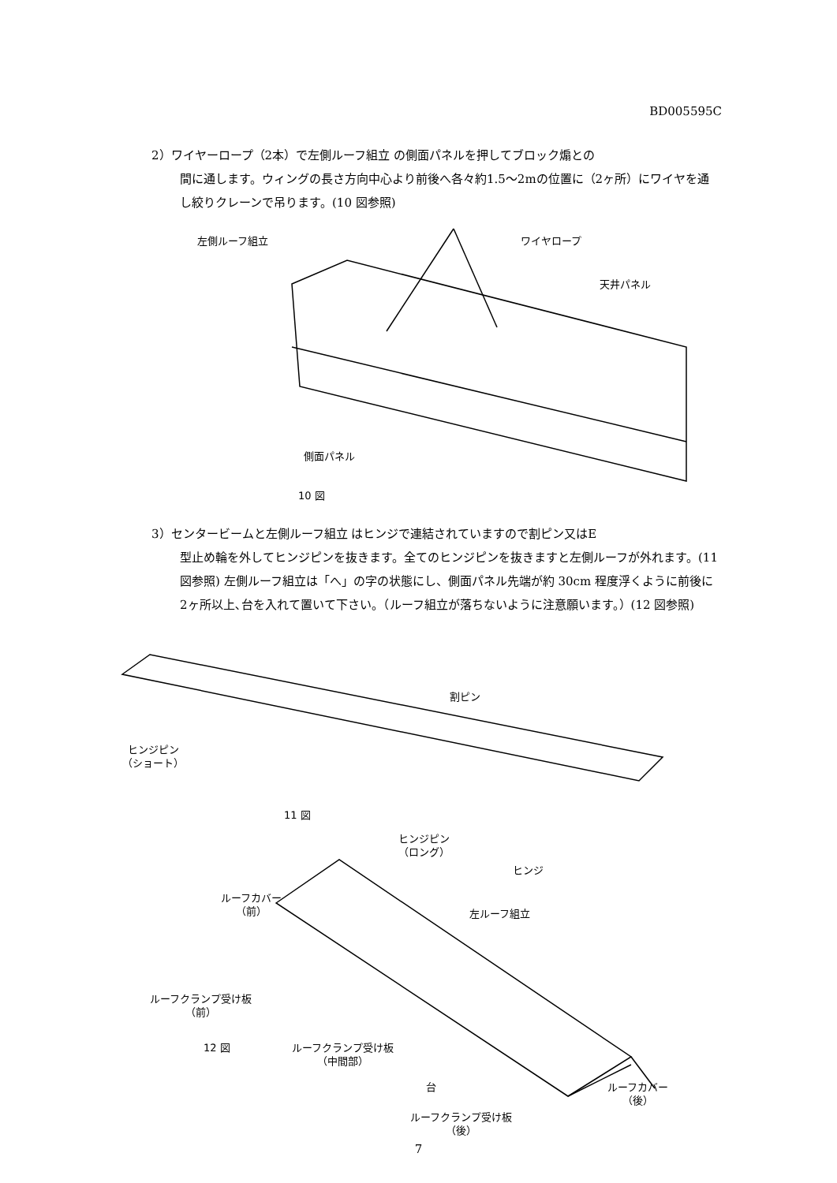BD005595C
2）ワイヤーロープ（2本）で左側ルーフ組立 の側面パネルを押してブロック煽との
間に通します。ウィングの長さ方向中心より前後へ各々約1.5～2mの位置に（2ヶ所）にワイヤを通し絞りクレーンで吊ります。(10 図参照)
左側ルーフ組立 ワイヤロープ
天井パネル
側面パネル
10 図
3）センタービームと左側ルーフ組立 はヒンジで連結されていますので割ピン又はE
型止め輪を外してヒンジピンを抜きます。全てのヒンジピンを抜きますと左側ルーフが外れます。(11 図参照) 左側ルーフ組立は「へ」の字の状態にし、側面パネル先端が約 30cm 程度浮くように前後に2ヶ所以上､台を入れて置いて下さい。（ルーフ組立が落ちないように注意願います。）(12 図参照)
割ピン
ヒンジピン
（ショート）
11 図
ヒンジピン
（ロング）
ヒンジ
ルーフカバー
（前）
左ルーフ組立
ルーフクランプ受け板
（前）
12 図
ルーフクランプ受け板
（中間部）
台
ルーフカバー
（後）
ルーフクランプ受け板
（後）
7